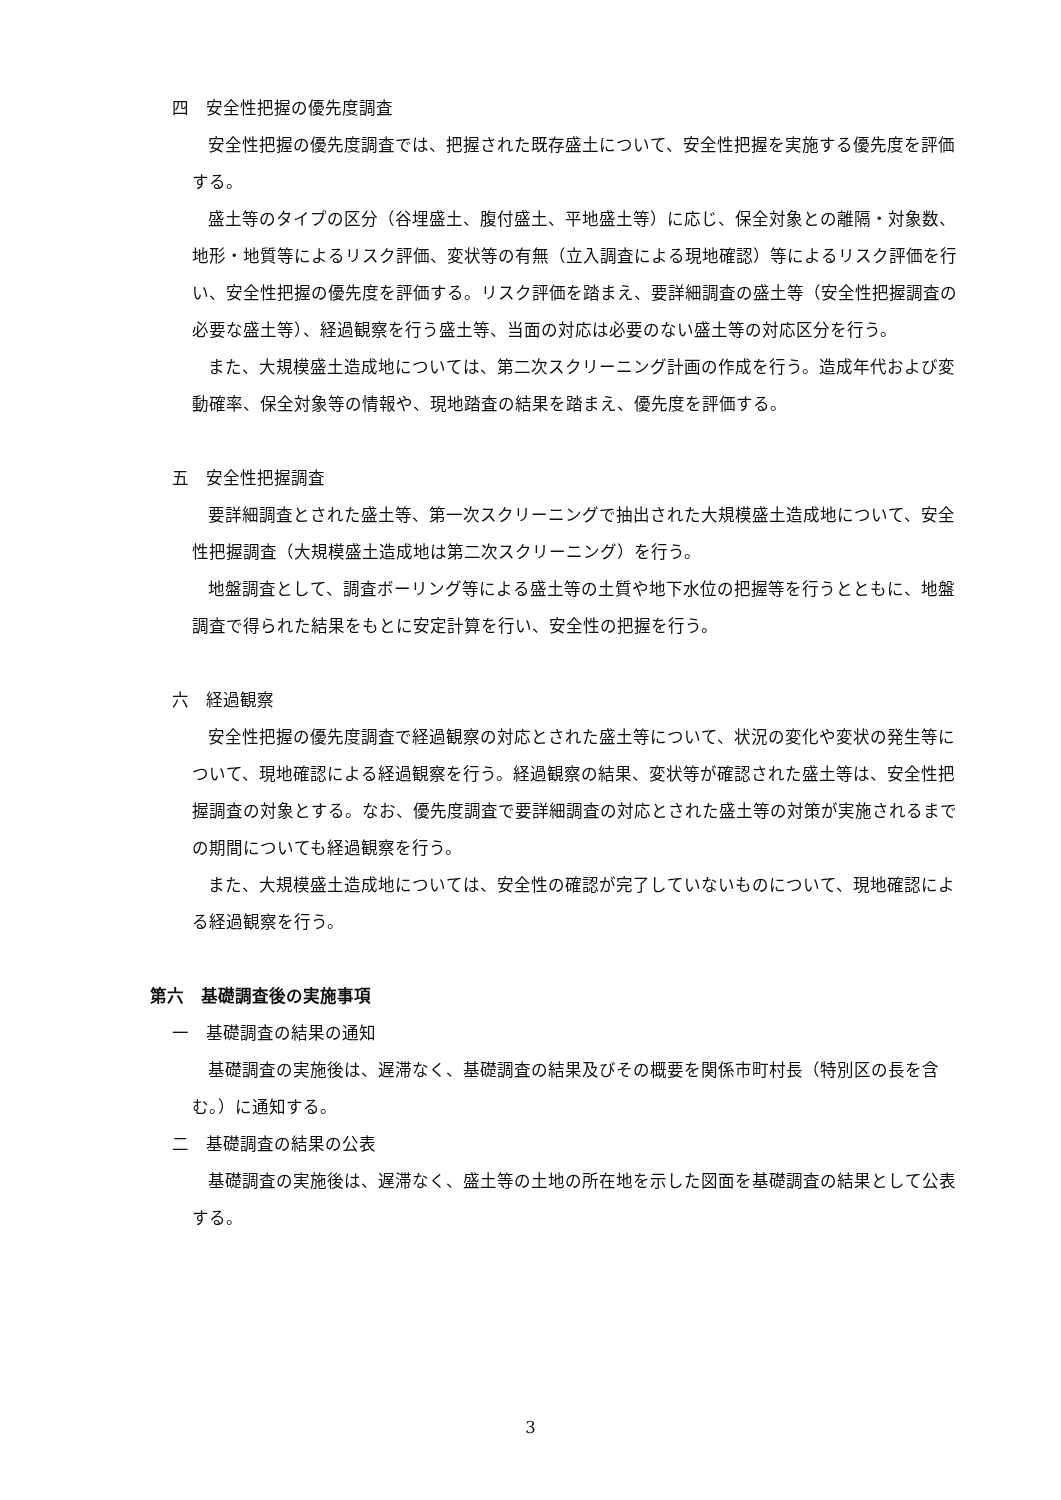四　安全性把握の優先度調査
安全性把握の優先度調査では、把握された既存盛土について、安全性把握を実施する優先度を評価する。
盛土等のタイプの区分（谷埋盛土、腹付盛土、平地盛土等）に応じ、保全対象との離隔・対象数、地形・地質等によるリスク評価、変状等の有無（立入調査による現地確認）等によるリスク評価を行い、安全性把握の優先度を評価する。リスク評価を踏まえ、要詳細調査の盛土等（安全性把握調査の必要な盛土等）、経過観察を行う盛土等、当面の対応は必要のない盛土等の対応区分を行う。
また、大規模盛土造成地については、第二次スクリーニング計画の作成を行う。造成年代および変動確率、保全対象等の情報や、現地踏査の結果を踏まえ、優先度を評価する。
五　安全性把握調査
要詳細調査とされた盛土等、第一次スクリーニングで抽出された大規模盛土造成地について、安全性把握調査（大規模盛土造成地は第二次スクリーニング）を行う。
地盤調査として、調査ボーリング等による盛土等の土質や地下水位の把握等を行うとともに、地盤調査で得られた結果をもとに安定計算を行い、安全性の把握を行う。
六　経過観察
安全性把握の優先度調査で経過観察の対応とされた盛土等について、状況の変化や変状の発生等について、現地確認による経過観察を行う。経過観察の結果、変状等が確認された盛土等は、安全性把握調査の対象とする。なお、優先度調査で要詳細調査の対応とされた盛土等の対策が実施されるまでの期間についても経過観察を行う。
また、大規模盛土造成地については、安全性の確認が完了していないものについて、現地確認による経過観察を行う。
第六　基礎調査後の実施事項
一　基礎調査の結果の通知
基礎調査の実施後は、遅滞なく、基礎調査の結果及びその概要を関係市町村長（特別区の長を含む。）に通知する。
二　基礎調査の結果の公表
基礎調査の実施後は、遅滞なく、盛土等の土地の所在地を示した図面を基礎調査の結果として公表する。
3